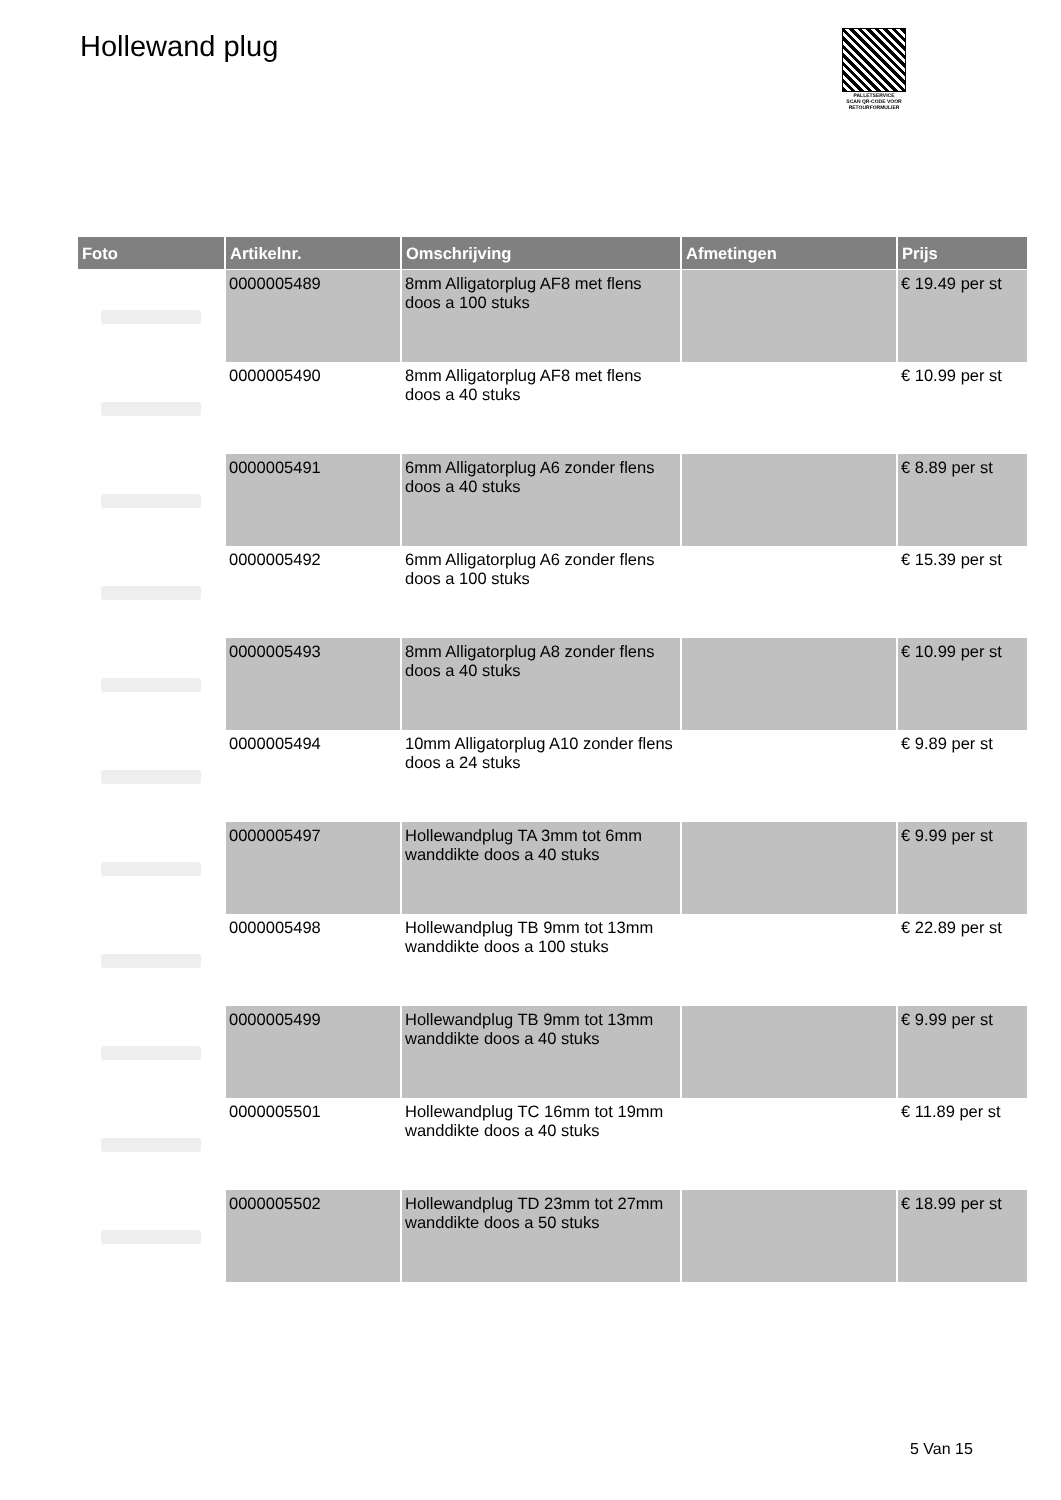Hollewand plug
PALLETSERVICE
SCAN QR-CODE VOOR RETOURFORMULIER
| Foto | Artikelnr. | Omschrijving | Afmetingen | Prijs |
| --- | --- | --- | --- | --- |
| | 0000005489 | 8mm Alligatorplug AF8 met flens doos a 100 stuks | | € 19.49 per st |
| | 0000005490 | 8mm Alligatorplug AF8 met flens doos a 40 stuks | | € 10.99 per st |
| | 0000005491 | 6mm Alligatorplug A6 zonder flens doos a 40 stuks | | € 8.89 per st |
| | 0000005492 | 6mm Alligatorplug A6 zonder flens doos a 100 stuks | | € 15.39 per st |
| | 0000005493 | 8mm Alligatorplug A8 zonder flens doos a 40 stuks | | € 10.99 per st |
| | 0000005494 | 10mm Alligatorplug A10 zonder flens doos a 24 stuks | | € 9.89 per st |
| | 0000005497 | Hollewandplug TA 3mm tot 6mm wanddikte doos a 40 stuks | | € 9.99 per st |
| | 0000005498 | Hollewandplug TB 9mm tot 13mm wanddikte doos a 100 stuks | | € 22.89 per st |
| | 0000005499 | Hollewandplug TB 9mm tot 13mm wanddikte doos a 40 stuks | | € 9.99 per st |
| | 0000005501 | Hollewandplug TC 16mm tot 19mm wanddikte doos a 40 stuks | | € 11.89 per st |
| | 0000005502 | Hollewandplug TD 23mm tot 27mm wanddikte doos a 50 stuks | | € 18.99 per st |
5 Van 15